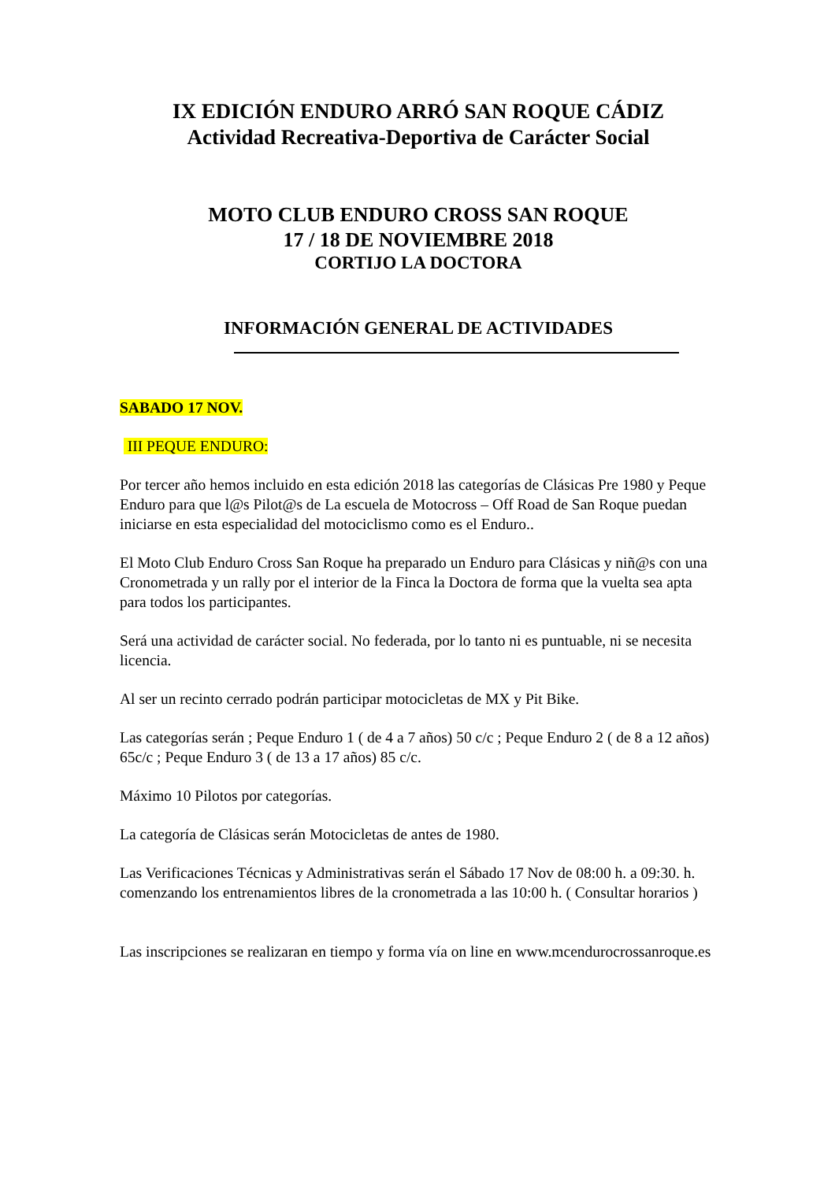IX EDICIÓN ENDURO ARRÓ SAN ROQUE CÁDIZ
Actividad Recreativa-Deportiva de Carácter Social
MOTO CLUB ENDURO CROSS SAN ROQUE
17 / 18 DE NOVIEMBRE 2018
CORTIJO LA DOCTORA
INFORMACIÓN GENERAL DE ACTIVIDADES
SABADO 17 NOV.
III PEQUE ENDURO:
Por tercer año hemos incluido en esta edición 2018 las categorías de Clásicas Pre 1980 y Peque Enduro para que l@s Pilot@s de La escuela de Motocross – Off Road de San Roque puedan iniciarse en esta especialidad del motociclismo como es el Enduro..
El Moto Club Enduro Cross San Roque ha preparado un Enduro para Clásicas y niñ@s con una Cronometrada y un rally por el interior de la Finca la Doctora de forma que la vuelta sea apta para todos los participantes.
Será una actividad de carácter social. No federada, por lo tanto ni es puntuable, ni se necesita licencia.
Al ser un recinto cerrado podrán participar motocicletas de MX y Pit Bike.
Las categorías serán ; Peque Enduro 1 ( de 4 a 7 años) 50 c/c ; Peque Enduro 2 ( de 8 a 12 años) 65c/c ; Peque Enduro 3 ( de 13 a 17 años) 85 c/c.
Máximo 10 Pilotos por categorías.
La categoría de Clásicas serán Motocicletas de antes de 1980.
Las Verificaciones Técnicas y Administrativas serán el Sábado 17 Nov de 08:00 h. a 09:30. h.
comenzando los entrenamientos libres de la cronometrada a las 10:00 h. ( Consultar horarios )
Las inscripciones se realizaran en tiempo y forma vía on line en www.mcendurocrossanroque.es